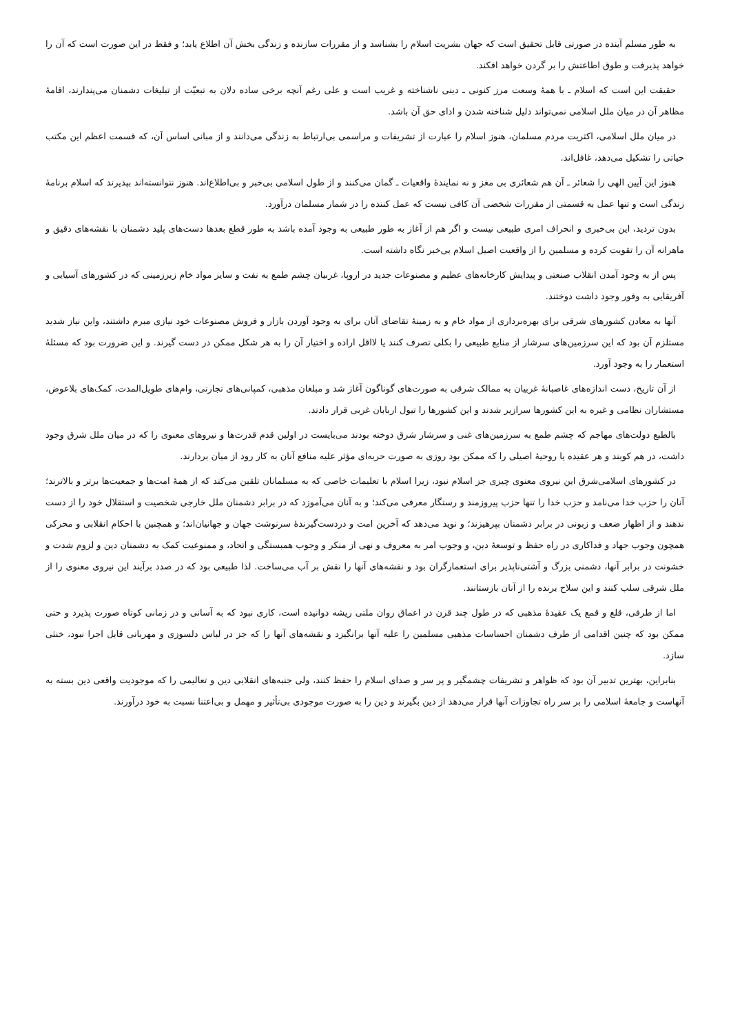به طور مسلم آینده در صورتی قابل تحقیق است که جهان بشریت اسلام را بشناسد و از مقررات سازنده و زندگی بخش آن اطلاع یابد؛ و فقط در این صورت است که آن را خواهد پذیرفت و طوق اطاعتش را بر گردن خواهد افکند.
حقیقت این است که اسلام ـ با همهٔ وسعت مرز کنونی ـ دینی ناشناخته و غریب است و علی رغم آنچه برخی ساده دلان به تبعیّت از تبلیغات دشمنان می‌پندارند، اقامهٔ مظاهر آن در میان ملل اسلامی نمی‌تواند دلیل شناخته شدن و ادای حق آن باشد.
در میان ملل اسلامی، اکثریت مردم مسلمان، هنوز اسلام را عبارت از تشریفات و مراسمی بی‌ارتباط به زندگی می‌دانند و از مبانی اساس آن، که قسمت اعظم این مکتب حیاتی را تشکیل می‌دهد، غافل‌اند.
هنوز این آیین الهی را شعائر ـ آن هم شعائری بی مغز و نه نمایندهٔ واقعیات ـ گمان می‌کنند و از طول اسلامی بی‌خبر و بی‌اطلاع‌اند. هنوز نتوانسته‌اند بپذیرند که اسلام برنامهٔ زندگی است و تنها عمل به قسمتی از مقررات شخصی آن کافی نیست که عمل کننده را در شمار مسلمان درآورد.
بدون تردید، این بی‌خبری و انحراف امری طبیعی نیست و اگر هم از آغاز به طور طبیعی به وجود آمده باشد به طور قطع بعدها دست‌های پلید دشمنان با نقشه‌های دقیق و ماهرانه آن را تقویت کرده و مسلمین را از واقعیت اصیل اسلام بی‌خبر نگاه داشته است.
پس از به وجود آمدن انقلاب صنعتی و پیدایش کارخانه‌های عظیم و مصنوعات جدید در اروپا، غربیان چشم طمع به نفت و سایر مواد خام زیرزمینی که در کشورهای آسیایی و آفریقایی به وفور وجود داشت دوختند.
آنها به معادن کشورهای شرقی برای بهره‌برداری از مواد خام و به زمینهٔ تقاضای آنان برای به وجود آوردن بازار و فروش مصنوعات خود نیازی مبرم داشتند، واین نیاز شدید مستلزم آن بود که این سرزمین‌های سرشار از منابع طبیعی را بکلی تصرف کنند یا لااقل اراده و اختیار آن را به هر شکل ممکن در دست گیرند. و این ضرورت بود که مسئلهٔ استعمار را به وجود آورد.
از آن تاریخ، دست اندازه‌های غاصبانهٔ غربیان به ممالک شرقی به صورت‌های گوناگون آغاز شد و مبلغان مذهبی، کمپانی‌های تجارتی، وام‌های طویل‌المدت، کمک‌های بلاعوض، مستشاران نظامی و غیره به این کشورها سرازیر شدند و این کشورها را تیول اربابان غربی قرار دادند.
بالطبع دولت‌های مهاجم که چشم طمع به سرزمین‌های غنی و سرشار شرق دوخته بودند می‌بایست در اولین قدم قدرت‌ها و نیروهای معنوی را که در میان ملل شرق وجود داشت، در هم کوبند و هر عقیده یا روحیهٔ اصیلی را که ممکن بود روزی به صورت حربه‌ای مؤثر علیه منافع آنان به کار رود از میان بردارند.
در کشورهای اسلامی‌شرق این نیروی معنوی چیزی جز اسلام نبود، زیرا اسلام با تعلیمات خاصی که به مسلمانان تلقین می‌کند که از همهٔ امت‌ها و جمعیت‌ها برتر و بالاترند؛ آنان را حزب خدا می‌نامد و حزب خدا را تنها حزب پیروزمند و رستگار معرفی می‌کند؛ و به آنان می‌آموزد که در برابر دشمنان ملل خارجی شخصیت و استقلال خود را از دست ندهند و از اظهار ضعف و زبونی در برابر دشمنان بپرهیزند؛ و نوید می‌دهد که آخرین امت و دردست‌گیرندهٔ سرنوشت جهان و جهانیان‌اند؛ و همچنین با احکام انقلابی و محرکی همچون وجوب جهاد و فداکاری در راه حفظ و توسعهٔ دین، و وجوب امر به معروف و نهی از منکر و وجوب همبستگی و اتحاد، و ممنوعیت کمک به دشمنان دین و لزوم شدت و خشونت در برابر آنها، دشمنی بزرگ و آشتی‌ناپذیر برای استعمارگران بود و نقشه‌های آنها را نقش بر آب می‌ساخت. لذا طبیعی بود که در صدد برآیند این نیروی معنوی را از ملل شرقی سلب کنند و این سلاح برنده را از آنان بازستانند.
اما از طرفی، قلع و قمع یک عقیدهٔ مذهبی که در طول چند قرن در اعماق روان ملتی ریشه دوانیده است، کاری نبود که به آسانی و در زمانی کوتاه صورت پذیرد و حتی ممکن بود که چنین اقدامی از طرف دشمنان احساسات مذهبی مسلمین را علیه آنها برانگیزد و نقشه‌های آنها را که جز در لباس دلسوزی و مهربانی قابل اجرا نبود، خنثی سازد.
بنابراین، بهترین تدبیر آن بود که ظواهر و تشریفات چشمگیر و پر سر و صدای اسلام را حفظ کنند، ولی جنبه‌های انقلابی دین و تعالیمی را که موجودیت واقعی دین بسته به آنهاست و جامعهٔ اسلامی را بر سر راه تجاوزات آنها قرار می‌دهد از دین بگیرند و دین را به صورت موجودی بی‌تأثیر و مهمل و بی‌اعتنا نسبت به خود درآورند.